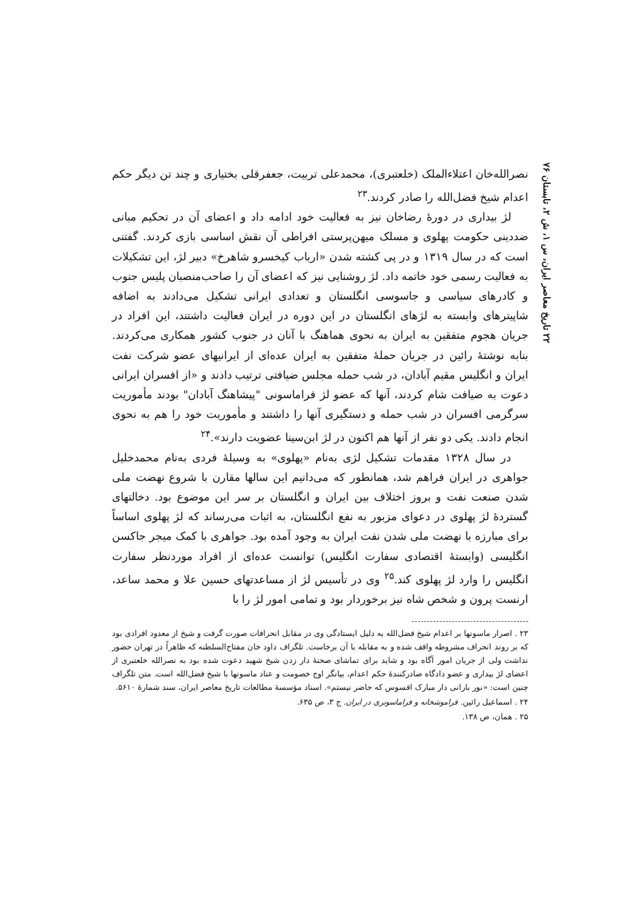۲۲ تاریخ معاصر ایران، س ۱، ش ۲، تابستان ۷۶
نصرالله‌خان اعتلاءالملک (خلعتبری)، محمدعلی تربیت، جعفرقلی بختیاری و چند تن دیگر حکم اعدام شیخ فضل‌الله را صادر کردند.<sup>۲۳</sup>
لژ بیداری در دورهٔ رضاخان نیز به فعالیت خود ادامه داد و اعضای آن در تحکیم مبانی ضددینی حکومت پهلوی و مسلک میهن‌پرستی افراطی آن نقش اساسی بازی کردند. گفتنی است که در سال ۱۳۱۹ و در پی کشته شدن «ارباب کیخسرو شاهرخ» دبیر لژ، این تشکیلات به فعالیت رسمی خود خاتمه داد. لژ روشنایی نیز که اعضای آن را صاحب‌منصبان پلیس جنوب و کادرهای سیاسی و جاسوسی انگلستان و تعدادی ایرانی تشکیل می‌دادند به اضافه شاپیترهای وابسته به لژهای انگلستان در این دوره در ایران فعالیت داشتند، این افراد در جریان هجوم متفقین به ایران به نحوی هماهنگ با آنان در جنوب کشور همکاری می‌کردند. بنابه نوشتهٔ رائین در جریان حملهٔ متفقین به ایران عده‌ای از ایرانیهای عضو شرکت نفت ایران و انگلیس مقیم آبادان، در شب حمله مجلس ضیافتی ترتیب دادند و «از افسران ایرانی دعوت به ضیافت شام کردند، آنها که عضو لژ فراماسونی "پیشاهنگ آبادان" بودند مأموریت سرگرمی افسران در شب حمله و دستگیری آنها را داشتند و مأموریت خود را هم به نحوی انجام دادند. یکی دو نفر از آنها هم اکنون در لژ ابن‌سینا عضویت دارند».<sup>۲۴</sup>
در سال ۱۳۲۸ مقدمات تشکیل لژی به‌نام «پهلوی» به وسیلهٔ فردی به‌نام محمدخلیل جواهری در ایران فراهم شد، همانطور که می‌دانیم این سالها مقارن با شروع نهضت ملی شدن صنعت نفت و بروز اختلاف بین ایران و انگلستان بر سر این موضوع بود. دخالتهای گستردهٔ لژ پهلوی در دعوای مزبور به نفع انگلستان، به اثبات می‌رساند که لژ پهلوی اساساً برای مبارزه با نهضت ملی شدن نفت ایران به وجود آمده بود. جواهری با کمک میجر جاکسن انگلیسی (وابستهٔ اقتصادی سفارت انگلیس) توانست عده‌ای از افراد موردنظر سفارت انگلیس را وارد لژ پهلوی کند.<sup>۲۵</sup> وی در تأسیس لژ از مساعدتهای حسین علا و محمد ساعد، ارنست پرون و شخص شاه نیز برخوردار بود و تمامی امور لژ را با
۲۳ . اصرار ماسونها بر اعدام شیخ فضل‌الله به دلیل ایستادگی وی در مقابل انحرافات صورت گرفت و شیخ از معدود افرادی بود که بر روند انحراف مشروطه واقف شده و به مقابله با آن برخاست. تلگراف داود خان مفتاح‌السلطنه که ظاهراً در تهران حضور نداشت ولی از جریان امور آگاه بود و شاید برای تماشای صحنهٔ دار زدن شیخ شهید دعوت شده بود به نصرالله خلعتبری از اعضای لژ بیداری و عضو دادگاه صادرکنندهٔ حکم اعدام، بیانگر اوج خصومت و عناد ماسونها با شیخ فضل‌الله است. متن تلگراف چنین است: «نور بارانی دار مبارک افسوس که حاضر نیستم». اسناد مؤسسهٔ مطالعات تاریخ معاصر ایران، سند شمارهٔ ۵۶۱۰.
۲۴ . اسماعیل رائین. فراموشخانه و فراماسونری در ایران. ج ۳، ص ۶۳۵.
۲۵ . همان، ص ۱۳۸.